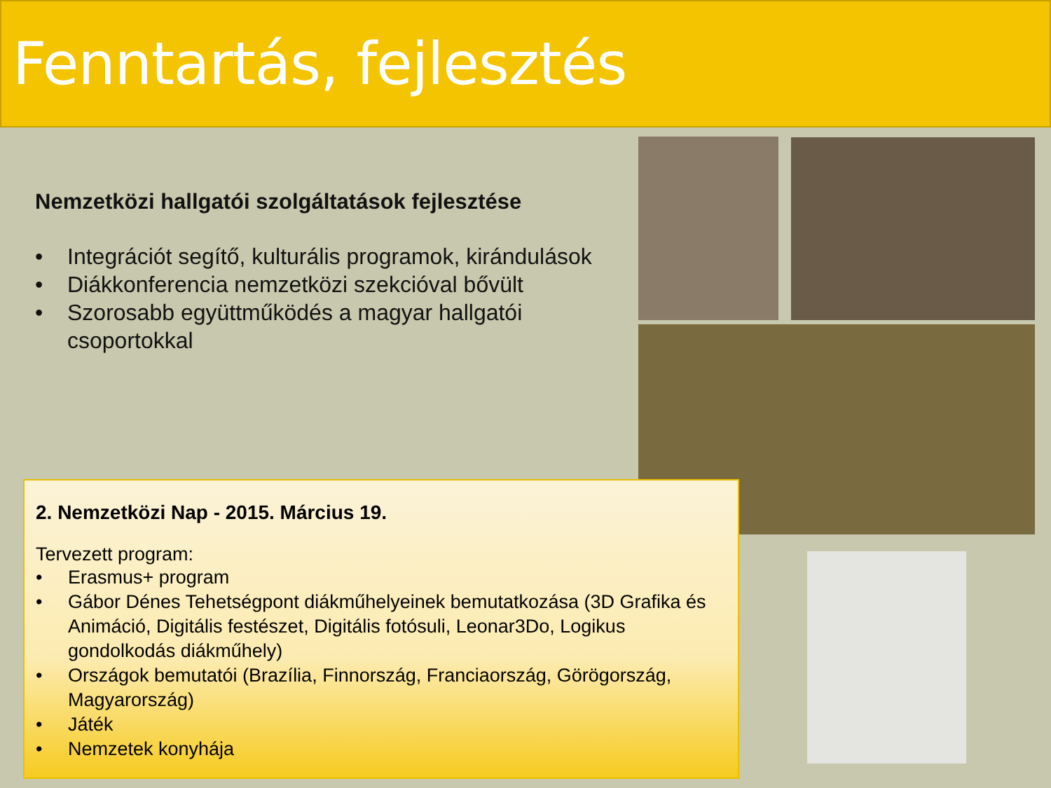Fenntartás, fejlesztés
Nemzetközi hallgatói szolgáltatások fejlesztése
• Integrációt segítő, kulturális programok, kirándulások
• Diákkonferencia nemzetközi szekcióval bővült
• Szorosabb együttműködés a magyar hallgatói csoportokkal
2. Nemzetközi Nap - 2015. Március 19.
Tervezett program:
• Erasmus+ program
• Gábor Dénes Tehetségpont diákműhelyeinek bemutatkozása (3D Grafika és Animáció, Digitális festészet, Digitális fotósuli, Leonar3Do, Logikus gondolkodás diákműhely)
• Országok bemutatói (Brazília, Finnország, Franciaország, Görögország, Magyarország)
• Játék
• Nemzetek konyhája